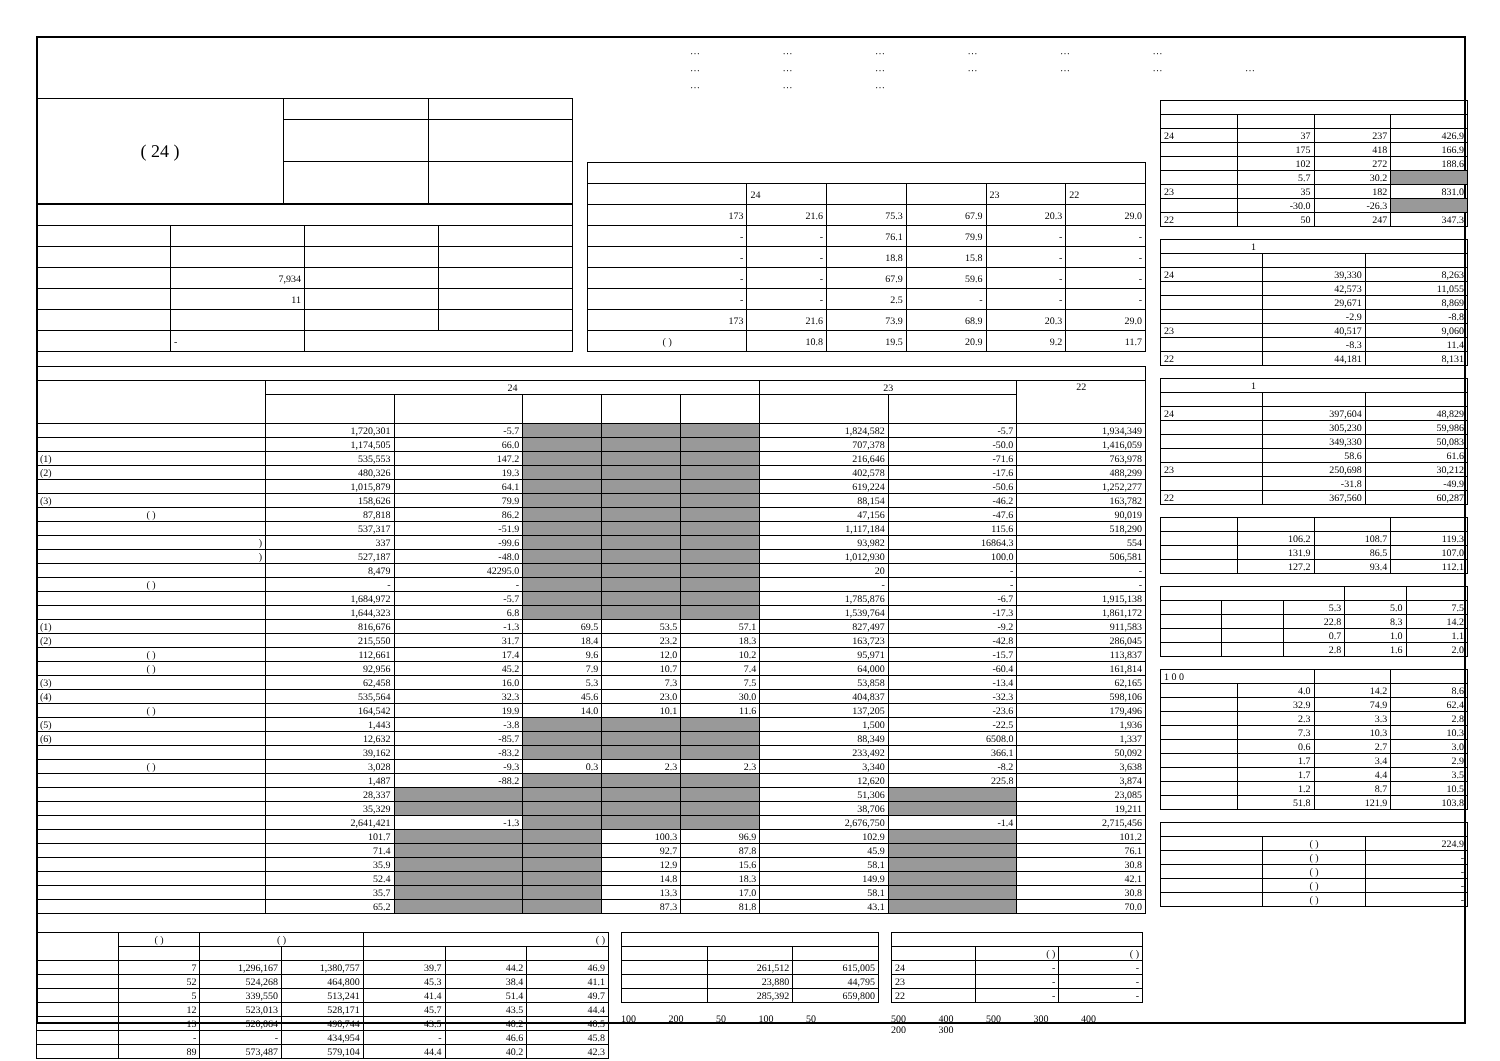… … … … … …
… … … … … … …
… … …
| ( 24 ) | | |
| | 7,934 | | |
| | 11 | | |
| | - | | |
| | 24 | | | 23 | 22 |
| 173 | 21.6 | 75.3 | 67.9 | 20.3 | 29.0 |
| - | - | 76.1 | 79.9 | - | - |
| - | - | 18.8 | 15.8 | - | - |
| - | - | 67.9 | 59.6 | - | - |
| - | - | 2.5 | - | - | - |
| 173 | 21.6 | 73.9 | 68.9 | 20.3 | 29.0 |
| ( ) | 10.8 | 19.5 | 20.9 | 9.2 | 11.7 |
| | 24 | | | | | 23 | | 22 |
| --- | --- | --- | --- | --- | --- | --- | --- | --- |
| | 1,720,301 | -5.7 | | | | 1,824,582 | -5.7 | 1,934,349 |
| | 1,174,505 | 66.0 | | | | 707,378 | -50.0 | 1,416,059 |
| (1) | 535,553 | 147.2 | | | | 216,646 | -71.6 | 763,978 |
| (2) | 480,326 | 19.3 | | | | 402,578 | -17.6 | 488,299 |
| | 1,015,879 | 64.1 | | | | 619,224 | -50.6 | 1,252,277 |
| (3) | 158,626 | 79.9 | | | | 88,154 | -46.2 | 163,782 |
| ( ) | 87,818 | 86.2 | | | | 47,156 | -47.6 | 90,019 |
| | 537,317 | -51.9 | | | | 1,117,184 | 115.6 | 518,290 |
| ) | 337 | -99.6 | | | | 93,982 | 16864.3 | 554 |
| ) | 527,187 | -48.0 | | | | 1,012,930 | 100.0 | 506,581 |
| | 8,479 | 42295.0 | | | | 20 | - | - |
| ( ) | - | - | | | | - | - | - |
| | 1,684,972 | -5.7 | | | | 1,785,876 | -6.7 | 1,915,138 |
| | 1,644,323 | 6.8 | | | | 1,539,764 | -17.3 | 1,861,172 |
| (1) | 816,676 | -1.3 | 69.5 | 53.5 | 57.1 | 827,497 | -9.2 | 911,583 |
| (2) | 215,550 | 31.7 | 18.4 | 23.2 | 18.3 | 163,723 | -42.8 | 286,045 |
| ( ) | 112,661 | 17.4 | 9.6 | 12.0 | 10.2 | 95,971 | -15.7 | 113,837 |
| ( ) | 92,956 | 45.2 | 7.9 | 10.7 | 7.4 | 64,000 | -60.4 | 161,814 |
| (3) | 62,458 | 16.0 | 5.3 | 7.3 | 7.5 | 53,858 | -13.4 | 62,165 |
| (4) | 535,564 | 32.3 | 45.6 | 23.0 | 30.0 | 404,837 | -32.3 | 598,106 |
| ( ) | 164,542 | 19.9 | 14.0 | 10.1 | 11.6 | 137,205 | -23.6 | 179,496 |
| (5) | 1,443 | -3.8 | | | | 1,500 | -22.5 | 1,936 |
| (6) | 12,632 | -85.7 | | | | 88,349 | 6508.0 | 1,337 |
| | 39,162 | -83.2 | | | | 233,492 | 366.1 | 50,092 |
| ( ) | 3,028 | -9.3 | 0.3 | 2.3 | 2.3 | 3,340 | -8.2 | 3,638 |
| | 1,487 | -88.2 | | | | 12,620 | 225.8 | 3,874 |
| | 28,337 | | | | | 51,306 | | 23,085 |
| | 35,329 | | | | | 38,706 | | 19,211 |
| | 2,641,421 | -1.3 | | | | 2,676,750 | -1.4 | 2,715,456 |
| | 101.7 | | | 100.3 | 96.9 | 102.9 | | 101.2 |
| | 71.4 | | | 92.7 | 87.8 | 45.9 | | 76.1 |
| | 35.9 | | | 12.9 | 15.6 | 58.1 | | 30.8 |
| | 52.4 | | | 14.8 | 18.3 | 149.9 | | 42.1 |
| | 35.7 | | | 13.3 | 17.0 | 58.1 | | 30.8 |
| | 65.2 | | | 87.3 | 81.8 | 43.1 | | 70.0 |
| | ( ) | ( ) | | ( ) | | |
| | 7 | 1,296,167 | 1,380,757 | 39.7 | 44.2 | 46.9 |
| | 52 | 524,268 | 464,800 | 45.3 | 38.4 | 41.1 |
| | 5 | 339,550 | 513,241 | 41.4 | 51.4 | 49.7 |
| | 12 | 523,013 | 528,171 | 45.7 | 43.5 | 44.4 |
| | 13 | 520,064 | 490,744 | 43.5 | 40.2 | 40.5 |
| | - | - | 434,954 | - | 46.6 | 45.8 |
| | 89 | 573,487 | 579,104 | 44.4 | 40.2 | 42.3 |
| | 261,512 | 615,005 |
| | 23,880 | 44,795 |
| | 285,392 | 659,800 |
100 200 50 100 50
| | ( ) | ( ) |
| 24 | - | - |
| 23 | - | - |
| 22 | - | - |
500 400 500 300 400 200 300
| 24 | 37 | 237 | 426.9 |
| | 175 | 418 | 166.9 |
| | 102 | 272 | 188.6 |
| | 5.7 | 30.2 | |
| 23 | 35 | 182 | 831.0 |
| | -30.0 | -26.3 | |
| 22 | 50 | 247 | 347.3 |
| 1 | | |
| 24 | 39,330 | 8,263 |
| | 42,573 | 11,055 |
| | 29,671 | 8,869 |
| | -2.9 | -8.8 |
| 23 | 40,517 | 9,060 |
| | -8.3 | 11.4 |
| 22 | 44,181 | 8,131 |
| 1 | | |
| 24 | 397,604 | 48,829 |
| | 305,230 | 59,986 |
| | 349,330 | 50,083 |
| | 58.6 | 61.6 |
| 23 | 250,698 | 30,212 |
| | -31.8 | -49.9 |
| 22 | 367,560 | 60,287 |
| | 106.2 | 108.7 | 119.3 |
| | 131.9 | 86.5 | 107.0 |
| | 127.2 | 93.4 | 112.1 |
| | | 5.3 | 5.0 | 7.5 |
| | | 22.8 | 8.3 | 14.2 |
| | | 0.7 | 1.0 | 1.1 |
| | | 2.8 | 1.6 | 2.0 |
| 1 0 0 | | | |
| | 4.0 | 14.2 | 8.6 |
| | 32.9 | 74.9 | 62.4 |
| | 2.3 | 3.3 | 2.8 |
| | 7.3 | 10.3 | 10.3 |
| | 0.6 | 2.7 | 3.0 |
| | 1.7 | 3.4 | 2.9 |
| | 1.7 | 4.4 | 3.5 |
| | 1.2 | 8.7 | 10.5 |
| | 51.8 | 121.9 | 103.8 |
| | ( ) | 224.9 |
| | ( ) | - |
| | ( ) | - |
| | ( ) | - |
| | ( ) | - |